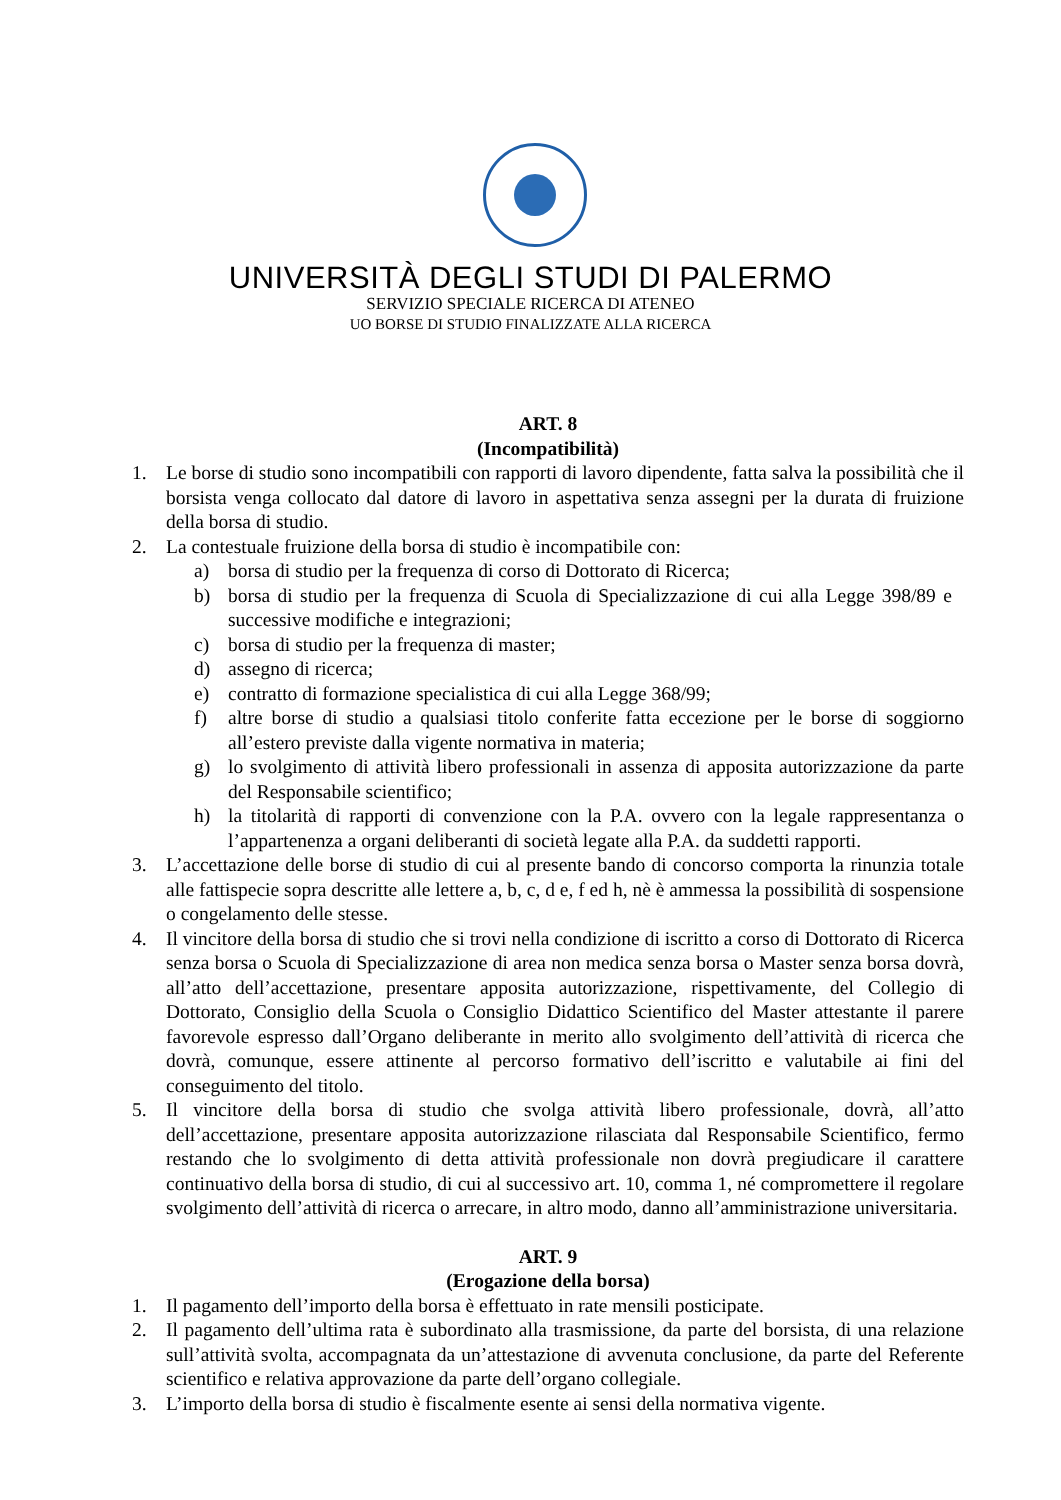UNIVERSITÀ DEGLI STUDI DI PALERMO
SERVIZIO SPECIALE RICERCA DI ATENEO
UO BORSE DI STUDIO FINALIZZATE ALLA RICERCA
ART. 8
(Incompatibilità)
1. Le borse di studio sono incompatibili con rapporti di lavoro dipendente, fatta salva la possibilità che il borsista venga collocato dal datore di lavoro in aspettativa senza assegni per la durata di fruizione della borsa di studio.
2. La contestuale fruizione della borsa di studio è incompatibile con:
a) borsa di studio per la frequenza di corso di Dottorato di Ricerca;
b) borsa di studio per la frequenza di Scuola di Specializzazione di cui alla Legge 398/89 e successive modifiche e integrazioni;
c) borsa di studio per la frequenza di master;
d) assegno di ricerca;
e) contratto di formazione specialistica di cui alla Legge 368/99;
f) altre borse di studio a qualsiasi titolo conferite fatta eccezione per le borse di soggiorno all’estero previste dalla vigente normativa in materia;
g) lo svolgimento di attività libero professionali in assenza di apposita autorizzazione da parte del Responsabile scientifico;
h) la titolarità di rapporti di convenzione con la P.A. ovvero con la legale rappresentanza o l’appartenenza a organi deliberanti di società legate alla P.A. da suddetti rapporti.
3. L’accettazione delle borse di studio di cui al presente bando di concorso comporta la rinunzia totale alle fattispecie sopra descritte alle lettere a, b, c, d e, f ed h, nè è ammessa la possibilità di sospensione o congelamento delle stesse.
4. Il vincitore della borsa di studio che si trovi nella condizione di iscritto a corso di Dottorato di Ricerca senza borsa o Scuola di Specializzazione di area non medica senza borsa o Master senza borsa dovrà, all’atto dell’accettazione, presentare apposita autorizzazione, rispettivamente, del Collegio di Dottorato, Consiglio della Scuola o Consiglio Didattico Scientifico del Master attestante il parere favorevole espresso dall’Organo deliberante in merito allo svolgimento dell’attività di ricerca che dovrà, comunque, essere attinente al percorso formativo dell’iscritto e valutabile ai fini del conseguimento del titolo.
5. Il vincitore della borsa di studio che svolga attività libero professionale, dovrà, all’atto dell’accettazione, presentare apposita autorizzazione rilasciata dal Responsabile Scientifico, fermo restando che lo svolgimento di detta attività professionale non dovrà pregiudicare il carattere continuativo della borsa di studio, di cui al successivo art. 10, comma 1, né compromettere il regolare svolgimento dell’attività di ricerca o arrecare, in altro modo, danno all’amministrazione universitaria.
ART. 9
(Erogazione della borsa)
1. Il pagamento dell’importo della borsa è effettuato in rate mensili posticipate.
2. Il pagamento dell’ultima rata è subordinato alla trasmissione, da parte del borsista, di una relazione sull’attività svolta, accompagnata da un’attestazione di avvenuta conclusione, da parte del Referente scientifico e relativa approvazione da parte dell’organo collegiale.
3. L’importo della borsa di studio è fiscalmente esente ai sensi della normativa vigente.